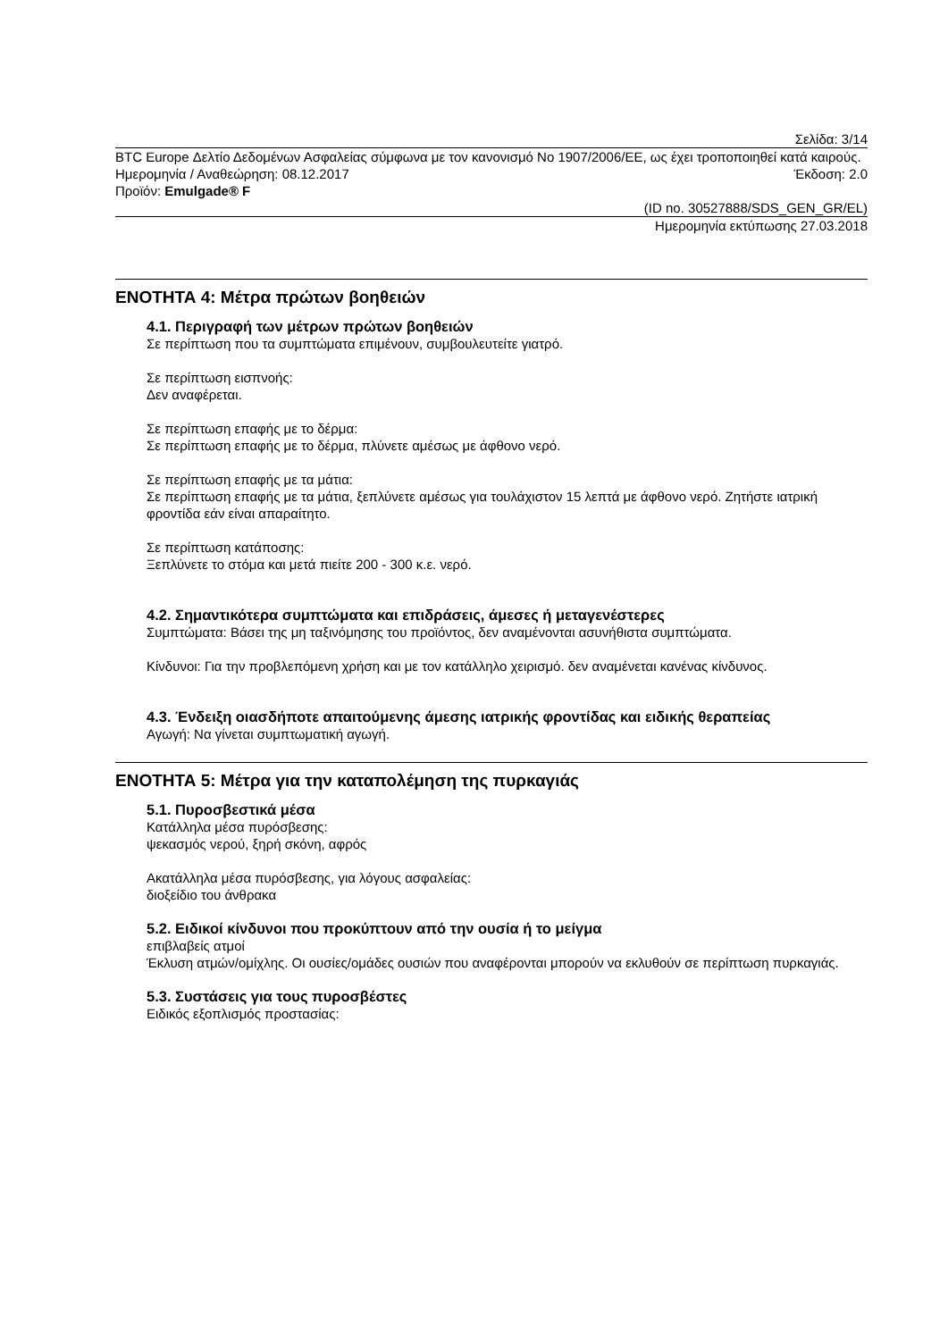Σελίδα: 3/14
BTC Europe Δελτίο Δεδομένων Ασφαλείας σύμφωνα με τον κανονισμό No 1907/2006/ΕΕ, ως έχει τροποποιηθεί κατά καιρούς.
Ημερομηνία / Αναθεώρηση: 08.12.2017 Έκδοση: 2.0
Προϊόν: Emulgade® F
(ID no. 30527888/SDS_GEN_GR/EL)
Ημερομηνία εκτύπωσης 27.03.2018
ΕΝΟΤΗΤΑ 4: Μέτρα πρώτων βοηθειών
4.1. Περιγραφή των μέτρων πρώτων βοηθειών
Σε περίπτωση που τα συμπτώματα επιμένουν, συμβουλευτείτε γιατρό.
Σε περίπτωση εισπνοής:
Δεν αναφέρεται.
Σε περίπτωση επαφής με το δέρμα:
Σε περίπτωση επαφής με το δέρμα, πλύνετε αμέσως με άφθονο νερό.
Σε περίπτωση επαφής με τα μάτια:
Σε περίπτωση επαφής με τα μάτια, ξεπλύνετε αμέσως για τουλάχιστον 15 λεπτά με άφθονο νερό. Ζητήστε ιατρική φροντίδα εάν είναι απαραίτητο.
Σε περίπτωση κατάποσης:
Ξεπλύνετε το στόμα και μετά πιείτε 200 - 300 κ.ε. νερό.
4.2. Σημαντικότερα συμπτώματα και επιδράσεις, άμεσες ή μεταγενέστερες
Συμπτώματα: Βάσει της μη ταξινόμησης του προϊόντος, δεν αναμένονται ασυνήθιστα συμπτώματα.
Κίνδυνοι: Για την προβλεπόμενη χρήση και με τον κατάλληλο χειρισμό. δεν αναμένεται κανένας κίνδυνος.
4.3. Ένδειξη οιασδήποτε απαιτούμενης άμεσης ιατρικής φροντίδας και ειδικής θεραπείας
Αγωγή: Να γίνεται συμπτωματική αγωγή.
ΕΝΟΤΗΤΑ 5: Μέτρα για την καταπολέμηση της πυρκαγιάς
5.1. Πυροσβεστικά μέσα
Κατάλληλα μέσα πυρόσβεσης:
ψεκασμός νερού, ξηρή σκόνη, αφρός
Ακατάλληλα μέσα πυρόσβεσης, για λόγους ασφαλείας:
διοξείδιο του άνθρακα
5.2. Ειδικοί κίνδυνοι που προκύπτουν από την ουσία ή το μείγμα
επιβλαβείς ατμοί
Έκλυση ατμών/ομίχλης. Οι ουσίες/ομάδες ουσιών που αναφέρονται μπορούν να εκλυθούν σε περίπτωση πυρκαγιάς.
5.3. Συστάσεις για τους πυροσβέστες
Ειδικός εξοπλισμός προστασίας: